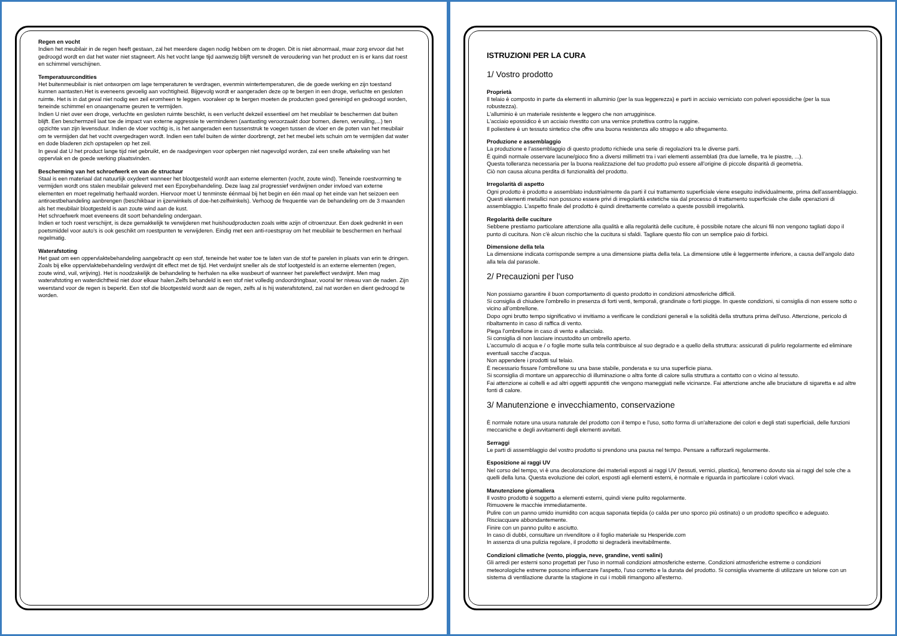Regen en vocht
Indien het meubilair in de regen heeft gestaan, zal het meerdere dagen nodig hebben om te drogen. Dit is niet abnormaal, maar zorg ervoor dat het gedroogd wordt en dat het water niet stagneert. Als het vocht lange tijd aanwezig blijft versnelt de veroudering van het product en is er kans dat roest en schimmel verschijnen.
Temperatuurcondities
Het buitenmeubilair is niet ontworpen om lage temperaturen te verdragen, evenmin wintertemperaturen, die de goede werking en zijn toestand kunnen aantasten.Het is eveneens gevoelig aan vochtigheid. Bijgevolg wordt er aangeraden deze op te bergen in een droge, verluchte en gesloten ruimte. Het is in dat geval niet nodig een zeil eromheen te leggen. vooraleer op te bergen moeten de producten goed gereinigd en gedroogd worden, teneinde schimmel en onaangename geuren te vermijden.
Indien U niet over een droge, verluchte en gesloten ruimte beschikt, is een verlucht dekzeil essentieel om het meubilair te beschermen dat buiten blijft. Een beschermzeil laat toe de impact van externe aggressie te verminderen (aantasting veroorzaakt door bomen, dieren, vervuiling,...) ten opzichte van zijn levensduur. Indien de vloer vochtig is, is het aangeraden een tussenstruk te voegen tussen de vloer en de poten van het meubilair om te vermijden dat het vocht overgedragen wordt. Indien een tafel buiten de winter doorbrengt, zet het meubel iets schuin om te vermijden dat water en dode bladeren zich opstapelen op het zeil.
In geval dat U het product lange tijd niet gebruikt, en de raadgevingen voor opbergen niet nagevolgd worden, zal een snelle aftakeling van het oppervlak en de goede werking plaatsvinden.
Bescherming van het schroefwerk en van de structuur
Staal is een materiaal dat natuurlijk oxydeert wanneer het blootgesteld wordt aan externe elementen (vocht, zoute wind). Teneinde roestvorming te vermijden wordt ons stalen meubilair geleverd met een Epoxybehandeling. Deze laag zal progressief verdwijnen onder invloed van externe elementen en moet regelmatig herhaald worden. Hiervoor moet U tenminste éénmaal bij het begin en één maal op het einde van het seizoen een antiroestbehandeling aanbrengen (beschikbaar in ijzerwinkels of doe-het-zelfwinkels). Verhoog de frequentie van de behandeling om de 3 maanden als het meubilair blootgesteld is aan zoute wind aan de kust.
Het schroefwerk moet eveneens dit soort behandeling ondergaan.
Indien er toch roest verschijnt, is deze gemakkelijk te verwijderen met huishoudproducten zoals witte azijn of citroenzuur. Een doek gedrenkt in een poetsmiddel voor auto's is ook geschikt om roestpunten te verwijderen. Eindig met een anti-roestspray om het meubilair te beschermen en herhaal regelmatig.
Waterafstoting
Het gaat om een oppervlaktebehandeling aangebracht op een stof, teneinde het water toe te laten van de stof te parelen in plaats van erin te dringen. Zoals bij elke oppervlaktebehandeling verdwijnt dit effect met de tijd. Het verdwijnt sneller als de stof lootgesteld is an externe elementen (regen, zoute wind, vuil, wrijving). Het is noodzakelijk de behandeling te herhalen na elke wasbeurt of wanneer het pareleffect verdwijnt. Men mag waterafstoting en waterdichtheid niet door elkaar halen.Zelfs behandeld is een stof niet volledig ondoordringbaar, vooral ter niveau van de naden. Zijn weerstand voor de regen is beperkt. Een stof die blootgesteld wordt aan de regen, zelfs al is hij waterafstotend, zal nat worden en dient gedroogd te worden.
ISTRUZIONI PER LA CURA
1/ Vostro prodotto
Proprietà
Il telaio è composto in parte da elementi in alluminio (per la sua leggerezza) e parti in acciaio verniciato con polveri epossidiche (per la sua robustezza).
L'alluminio è un materiale resistente e leggero che non arrugginisce.
L'acciaio epossidico è un acciaio rivestito con una vernice protettiva contro la ruggine.
Il poliestere è un tessuto sintetico che offre una buona resistenza allo strappo e allo sfregamento.
Produzione e assemblaggio
La produzione e l'assemblaggio di questo prodotto richiede una serie di regolazioni tra le diverse parti.
È quindi normale osservare lacune/gioco fino a diversi millimetri tra i vari elementi assemblati (tra due lamelle, tra le piastre, ...).
Questa tolleranza necessaria per la buona realizzazione del tuo prodotto può essere all'origine di piccole disparità di geometria.
Ciò non causa alcuna perdita di funzionalità del prodotto.
Irregolarità di aspetto
Ogni prodotto è prodotto e assemblato industrialmente da parti il cui trattamento superficiale viene eseguito individualmente, prima dell'assemblaggio. Questi elementi metallici non possono essere privi di irregolarità estetiche sia dal processo di trattamento superficiale che dalle operazioni di assemblaggio. L'aspetto finale del prodotto è quindi direttamente correlato a queste possibili irregolarità.
Regolarità delle cuciture
Sebbene prestiamo particolare attenzione alla qualità e alla regolarità delle cuciture, è possibile notare che alcuni fili non vengono tagliati dopo il punto di cucitura. Non c'è alcun rischio che la cucitura si sfaldi. Tagliare questo filo con un semplice paio di forbici.
Dimensione della tela
La dimensione indicata corrisponde sempre a una dimensione piatta della tela. La dimensione utile è leggermente inferiore, a causa dell'angolo dato alla tela dal parasole.
2/ Precauzioni per l'uso
Non possiamo garantire il buon comportamento di questo prodotto in condizioni atmosferiche difficili.
Si consiglia di chiudere l'ombrello in presenza di forti venti, temporali, grandinate o forti piogge. In queste condizioni, si consiglia di non essere sotto o vicino all'ombrellone.
Dopo ogni brutto tempo significativo vi invitiamo a verificare le condizioni generali e la solidità della struttura prima dell'uso. Attenzione, pericolo di ribaltamento in caso di raffica di vento.
Piega l'ombrellone in caso di vento e allaccialo.
Si consiglia di non lasciare incustodito un ombrello aperto.
L'accumulo di acqua e / o foglie morte sulla tela contribuisce al suo degrado e a quello della struttura: assicurati di pulirlo regolarmente ed eliminare eventuali sacche d'acqua.
Non appendere i prodotti sul telaio.
È necessario fissare l'ombrellone su una base stabile, ponderata e su una superficie piana.
Si sconsiglia di montare un apparecchio di illuminazione o altra fonte di calore sulla struttura a contatto con o vicino al tessuto.
Fai attenzione ai coltelli e ad altri oggetti appuntiti che vengono maneggiati nelle vicinanze. Fai attenzione anche alle bruciature di sigaretta e ad altre fonti di calore.
3/ Manutenzione e invecchiamento, conservazione
È normale notare una usura naturale del prodotto con il tempo e l'uso, sotto forma di un'alterazione dei colori e degli stati superficiali, delle funzioni meccaniche e degli avvitamenti degli elementi avvitati.
Serraggi
Le parti di assemblaggio del vostro prodotto si prendono una pausa nel tempo. Pensare a rafforzarli regolarmente.
Esposizione ai raggi UV
Nel corso del tempo, vi è una decolorazione dei materiali esposti ai raggi UV (tessuti, vernici, plastica), fenomeno dovuto sia ai raggi del sole che a quelli della luna. Questa evoluzione dei colori, esposti agli elementi esterni, è normale e riguarda in particolare i colori vivaci.
Manutenzione giornaliera
Il vostro prodotto è soggetto a elementi esterni, quindi viene pulito regolarmente.
Rimuovere le macchie immediatamente.
Pulire con un panno umido inumidito con acqua saponata tiepida (o calda per uno sporco più ostinato) o un prodotto specifico e adeguato.
Risciacquare abbondantemente.
Finire con un panno pulito e asciutto.
In caso di dubbi, consultare un rivenditore o il foglio materiale su Hesperide.com
In assenza di una pulizia regolare, il prodotto si degraderà inevitabilmente.
Condizioni climatiche (vento, pioggia, neve, grandine, venti salini)
Gli arredi per esterni sono progettati per l'uso in normali condizioni atmosferiche esterne. Condizioni atmosferiche estreme o condizioni meteorologiche estreme possono influenzare l'aspetto, l'uso corretto e la durata del prodotto. Si consiglia vivamente di utilizzare un telone con un sistema di ventilazione durante la stagione in cui i mobili rimangono all'esterno.